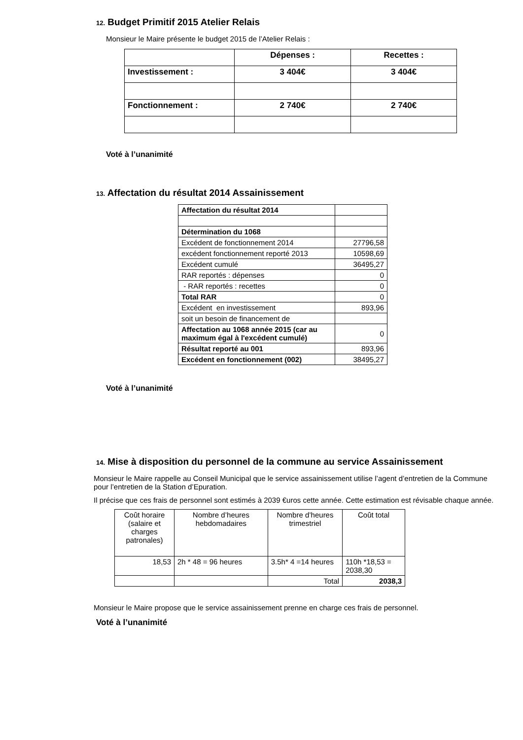12. Budget Primitif 2015 Atelier Relais
Monsieur le Maire présente le budget 2015 de l’Atelier Relais :
| | Dépenses : | Recettes : |
| Investissement : | 3 404€ | 3 404€ |
| Fonctionnement : | 2 740€ | 2 740€ |
Voté à l’unanimité
13. Affectation du résultat 2014 Assainissement
| Affectation du résultat 2014 | |
| Détermination du 1068 | |
| Excédent de fonctionnement 2014 | 27796,58 |
| excédent fonctionnement reporté 2013 | 10598,69 |
| Excédent cumulé | 36495,27 |
| RAR reportés : dépenses | 0 |
| - RAR reportés : recettes | 0 |
| Total RAR | 0 |
| Excédent en investissement | 893,96 |
| soit un besoin de financement de | |
| Affectation au 1068 année 2015 (car au maximum égal à l'excédent cumulé) | 0 |
| Résultat reporté au 001 | 893,96 |
| Excédent en fonctionnement (002) | 38495,27 |
Voté à l’unanimité
14. Mise à disposition du personnel de la commune au service Assainissement
Monsieur le Maire rappelle au Conseil Municipal que le service assainissement utilise l’agent d’entretien de la Commune pour l’entretien de la Station d’Epuration.
Il précise que ces frais de personnel sont estimés à 2039 €uros cette année. Cette estimation est révisable chaque année.
| Coût horaire (salaire et charges patronales) | Nombre d’heures hebdomadaires | Nombre d’heures trimestriel | Coût total |
| 18,53 | 2h * 48 = 96 heures | 3.5h* 4 =14 heures | 110h *18,53 = 2038,30 |
| | | Total | 2038,3 |
Monsieur le Maire propose que le service assainissement prenne en charge ces frais de personnel.
Voté à l’unanimité